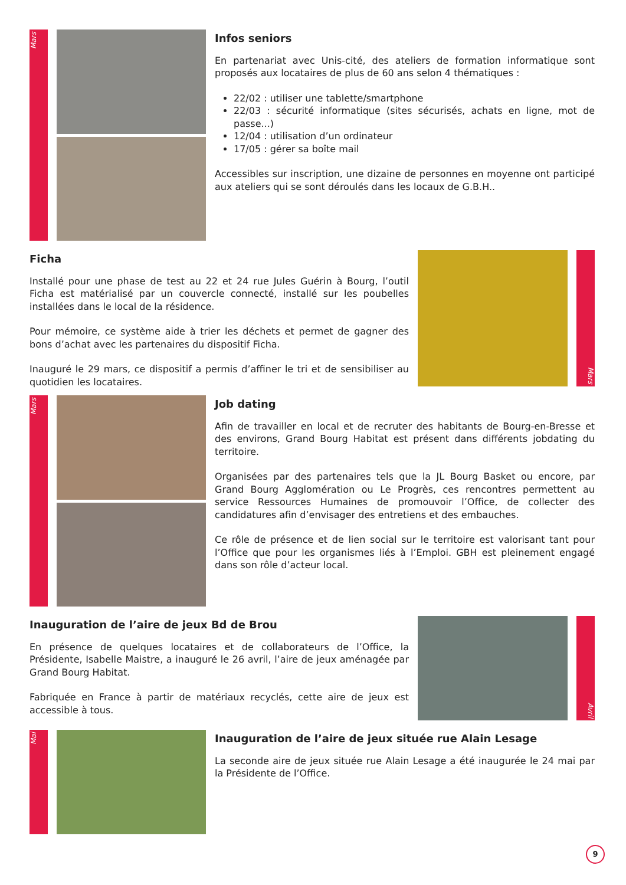Mars
Infos seniors
En partenariat avec Unis-cité, des ateliers de formation informatique sont proposés aux locataires de plus de 60 ans selon 4 thématiques :
22/02 : utiliser une tablette/smartphone
22/03 : sécurité informatique (sites sécurisés, achats en ligne, mot de passe...)
12/04 : utilisation d’un ordinateur
17/05 : gérer sa boîte mail
Accessibles sur inscription, une dizaine de personnes en moyenne ont participé aux ateliers qui se sont déroulés dans les locaux de G.B.H..
Ficha
Installé pour une phase de test au 22 et 24 rue Jules Guérin à Bourg, l’outil Ficha est matérialisé par un couvercle connecté, installé sur les poubelles installées dans le local de la résidence.
Pour mémoire, ce système aide à trier les déchets et permet de gagner des bons d’achat avec les partenaires du dispositif Ficha.
Inauguré le 29 mars, ce dispositif a permis d’affiner le tri et de sensibiliser au quotidien les locataires.
Mars
Mars
Job dating
Afin de travailler en local et de recruter des habitants de Bourg-en-Bresse et des environs, Grand Bourg Habitat est présent dans différents jobdating du territoire.
Organisées par des partenaires tels que la JL Bourg Basket ou encore, par Grand Bourg Agglomération ou Le Progrès, ces rencontres permettent au service Ressources Humaines de promouvoir l’Office, de collecter des candidatures afin d’envisager des entretiens et des embauches.
Ce rôle de présence et de lien social sur le territoire est valorisant tant pour l’Office que pour les organismes liés à l’Emploi. GBH est pleinement engagé dans son rôle d’acteur local.
Inauguration de l’aire de jeux Bd de Brou
En présence de quelques locataires et de collaborateurs de l’Office, la Présidente, Isabelle Maistre, a inauguré le 26 avril, l’aire de jeux aménagée par Grand Bourg Habitat.
Fabriquée en France à partir de matériaux recyclés, cette aire de jeux est accessible à tous.
Avril
Mai
Inauguration de l’aire de jeux située rue Alain Lesage
La seconde aire de jeux située rue Alain Lesage a été inaugurée le 24 mai par la Présidente de l’Office.
9